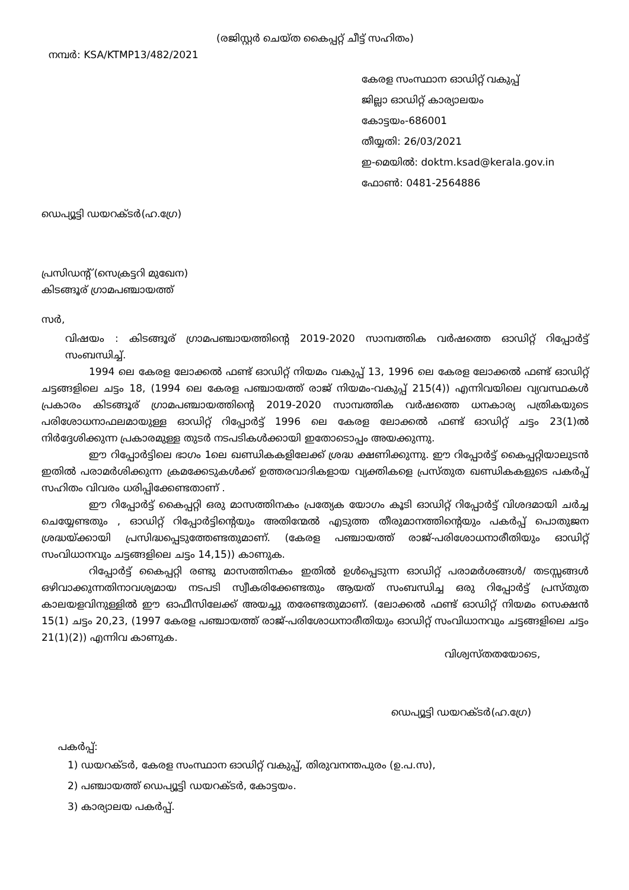(രജിസ്റ്റർ ചെയ്ത കൈപ്പറ്റ് ചീട്ട് സഹിതം)
നമ്പർ: KSA/KTMP13/482/2021
കേരള സംസ്ഥാന ഓഡിറ്റ് വകുപ്പ്
ജില്ലാ ഓഡിറ്റ് കാര്യാലയം
കോട്ടയം-686001
തീയ്യതി: 26/03/2021
ഇ-മെയിൽ: doktm.ksad@kerala.gov.in
ഫോൺ: 0481-2564886
ഡെപ്യൂട്ടി ഡയറക്ടർ(ഹ.ഗ്രേ)
പ്രസിഡന്റ് (സെക്രട്ടറി മുഖേന)
കിടങ്ങൂര് ഗ്രാമപഞ്ചായത്ത്
സർ,
വിഷയം : കിടങ്ങൂര് ഗ്രാമപഞ്ചായത്തിന്റെ 2019-2020 സാമ്പത്തിക വർഷത്തെ ഓഡിറ്റ് റിപ്പോർട്ട് സംബന്ധിച്ച്.
1994 ലെ കേരള ലോക്കൽ ഫണ്ട് ഓഡിറ്റ് നിയമം വകുപ്പ് 13, 1996 ലെ കേരള ലോക്കൽ ഫണ്ട് ഓഡിറ്റ് ചട്ടങ്ങളിലെ ചട്ടം 18, (1994 ലെ കേരള പഞ്ചായത്ത് രാജ് നിയമം-വകുപ്പ് 215(4)) എന്നിവയിലെ വ്യവസ്ഥകൾ പ്രകാരം കിടങ്ങൂര് ഗ്രാമപഞ്ചായത്തിന്റെ 2019-2020 സാമ്പത്തിക വർഷത്തെ ധനകാര്യ പത്രികയുടെ പരിശോധനാഫലമായുള്ള ഓഡിറ്റ് റിപ്പോർട്ട് 1996 ലെ കേരള ലോക്കൽ ഫണ്ട് ഓഡിറ്റ് ചട്ടം 23(1)ൽ നിർദ്ദേശിക്കുന്ന പ്രകാരമുള്ള തുടർ നടപടികൾക്കായി ഇതോടൊപ്പം അയക്കുന്നു.
ഈ റിപ്പോർട്ടിലെ ഭാഗം 1ലെ ഖണ്ഡികകളിലേക്ക് ശ്രദ്ധ ക്ഷണിക്കുന്നു. ഈ റിപ്പോർട്ട് കൈപ്പറ്റിയാലുടൻ ഇതിൽ പരാമർശിക്കുന്ന ക്രമക്കേടുകൾക്ക് ഉത്തരവാദികളായ വ്യക്തികളെ പ്രസ്തുത ഖണ്ഡികകളുടെ പകർപ്പ് സഹിതം വിവരം ധരിപ്പിക്കേണ്ടതാണ് .
ഈ റിപ്പോർട്ട് കൈപ്പറ്റി ഒരു മാസത്തിനകം പ്രത്യേക യോഗം കൂടി ഓഡിറ്റ് റിപ്പോർട്ട് വിശദമായി ചർച്ച ചെയ്യേണ്ടതും , ഓഡിറ്റ് റിപ്പോർട്ടിന്റെയും അതിന്മേൽ എടുത്ത തീരുമാനത്തിന്റെയും പകർപ്പ് പൊതുജന ശ്രദ്ധയ്ക്കായി പ്രസിദ്ധപ്പെടുത്തേണ്ടതുമാണ്. (കേരള പഞ്ചായത്ത് രാജ്-പരിശോധനാരീതിയും ഓഡിറ്റ് സംവിധാനവും ചട്ടങ്ങളിലെ ചട്ടം 14,15)) കാണുക.
റിപ്പോർട്ട് കൈപ്പറ്റി രണ്ടു മാസത്തിനകം ഇതിൽ ഉൾപ്പെടുന്ന ഓഡിറ്റ് പരാമർശങ്ങൾ/ തടസ്സങ്ങൾ ഒഴിവാക്കുന്നതിനാവശ്യമായ നടപടി സ്വീകരിക്കേണ്ടതും ആയത് സംബന്ധിച്ച ഒരു റിപ്പോർട്ട് പ്രസ്തുത കാലയളവിനുള്ളിൽ ഈ ഓഫീസിലേക്ക് അയച്ചു തരേണ്ടതുമാണ്. (ലോക്കൽ ഫണ്ട് ഓഡിറ്റ് നിയമം സെക്ഷൻ 15(1) ചട്ടം 20,23, (1997 കേരള പഞ്ചായത്ത് രാജ്-പരിശോധനാരീതിയും ഓഡിറ്റ് സംവിധാനവും ചട്ടങ്ങളിലെ ചട്ടം 21(1)(2)) എന്നിവ കാണുക.
വിശ്വസ്തതയോടെ,
ഡെപ്യൂട്ടി ഡയറക്ടർ(ഹ.ഗ്രേ)
പകർപ്പ്:
1) ഡയറക്ടർ, കേരള സംസ്ഥാന ഓഡിറ്റ് വകുപ്പ്, തിരുവനന്തപുരം (ഉ.പ.സ),
2) പഞ്ചായത്ത് ഡെപ്യൂട്ടി ഡയറക്ടർ, കോട്ടയം.
3) കാര്യാലയ പകർപ്പ്.